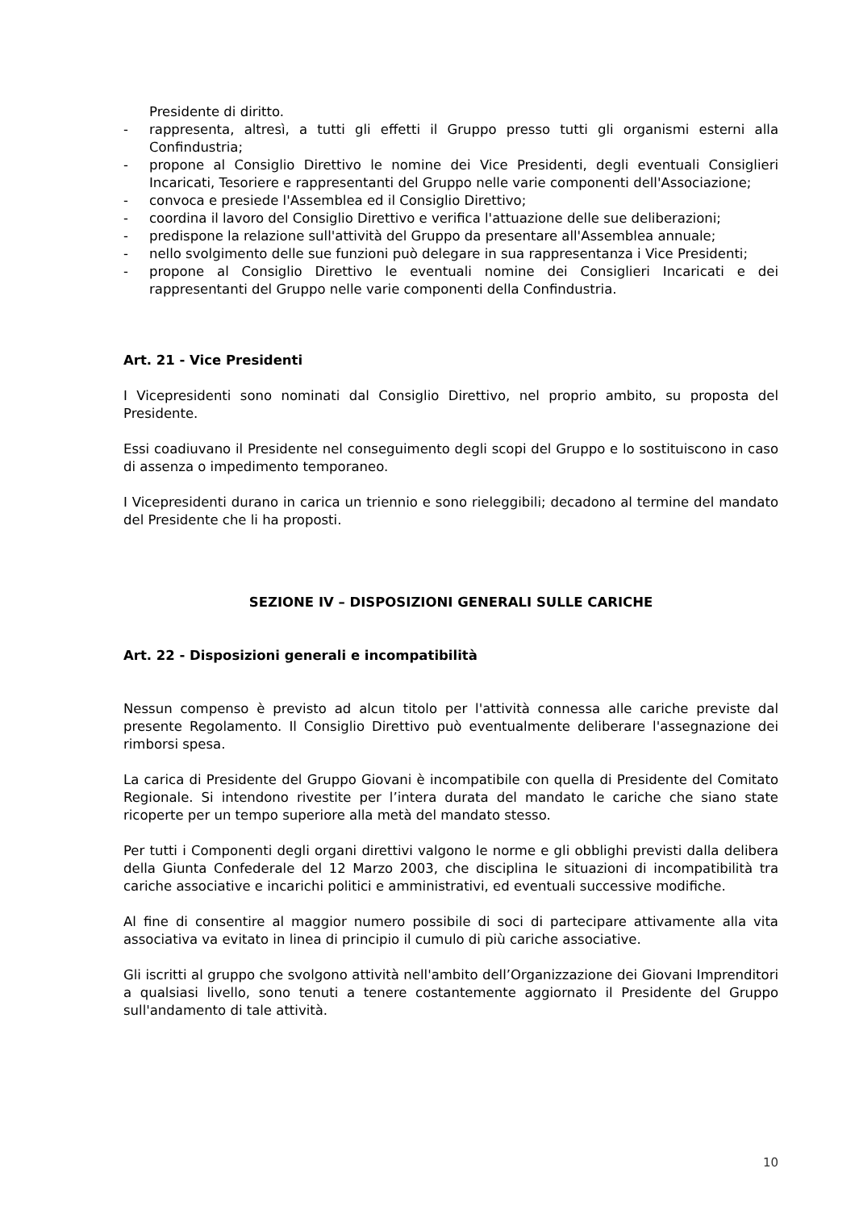Presidente di diritto.
- rappresenta, altresì, a tutti gli effetti il Gruppo presso tutti gli organismi esterni alla Confindustria;
- propone al Consiglio Direttivo le nomine dei Vice Presidenti, degli eventuali Consiglieri Incaricati, Tesoriere e rappresentanti del Gruppo nelle varie componenti dell'Associazione;
- convoca e presiede l'Assemblea ed il Consiglio Direttivo;
- coordina il lavoro del Consiglio Direttivo e verifica l'attuazione delle sue deliberazioni;
- predispone la relazione sull'attività del Gruppo da presentare all'Assemblea annuale;
- nello svolgimento delle sue funzioni può delegare in sua rappresentanza i Vice Presidenti;
- propone al Consiglio Direttivo le eventuali nomine dei Consiglieri Incaricati e dei rappresentanti del Gruppo nelle varie componenti della Confindustria.
Art. 21 - Vice Presidenti
I Vicepresidenti sono nominati dal Consiglio Direttivo, nel proprio ambito, su proposta del Presidente.
Essi coadiuvano il Presidente nel conseguimento degli scopi del Gruppo e lo sostituiscono in caso di assenza o impedimento temporaneo.
I Vicepresidenti durano in carica un triennio e sono rieleggibili; decadono al termine del mandato del Presidente che li ha proposti.
SEZIONE IV – DISPOSIZIONI GENERALI SULLE CARICHE
Art. 22 - Disposizioni generali e incompatibilità
Nessun compenso è previsto ad alcun titolo per l'attività connessa alle cariche previste dal presente Regolamento. Il Consiglio Direttivo può eventualmente deliberare l'assegnazione dei rimborsi spesa.
La carica di Presidente del Gruppo Giovani è incompatibile con quella di Presidente del Comitato Regionale. Si intendono rivestite per l’intera durata del mandato le cariche che siano state ricoperte per un tempo superiore alla metà del mandato stesso.
Per tutti i Componenti degli organi direttivi valgono le norme e gli obblighi previsti dalla delibera della Giunta Confederale del 12 Marzo 2003, che disciplina le situazioni di incompatibilità tra cariche associative e incarichi politici e amministrativi, ed eventuali successive modifiche.
Al fine di consentire al maggior numero possibile di soci di partecipare attivamente alla vita associativa va evitato in linea di principio il cumulo di più cariche associative.
Gli iscritti al gruppo che svolgono attività nell'ambito dell’Organizzazione dei Giovani Imprenditori a qualsiasi livello, sono tenuti a tenere costantemente aggiornato il Presidente del Gruppo sull'andamento di tale attività.
10